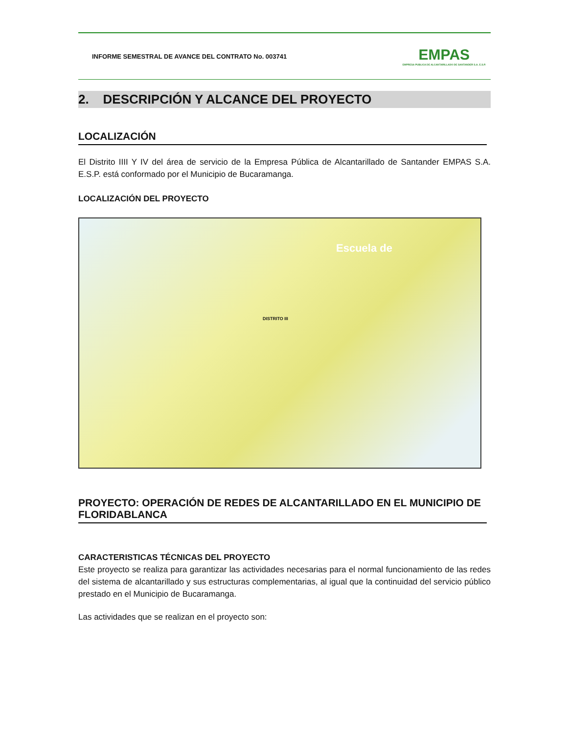INFORME SEMESTRAL DE AVANCE DEL CONTRATO No. 003741
EMPAS
EMPRESA PUBLICA DE ALCANTARILLADO DE SANTANDER S.A. E.S.P.
2. DESCRIPCIÓN Y ALCANCE DEL PROYECTO
LOCALIZACIÓN
El Distrito IIII Y IV del área de servicio de la Empresa Pública de Alcantarillado de Santander EMPAS S.A. E.S.P. está conformado por el Municipio de Bucaramanga.
LOCALIZACIÓN DEL PROYECTO
Escuela de
DISTRITO III
PROYECTO: OPERACIÓN DE REDES DE ALCANTARILLADO EN EL MUNICIPIO DE FLORIDABLANCA
CARACTERISTICAS TÉCNICAS DEL PROYECTO
Este proyecto se realiza para garantizar las actividades necesarias para el normal funcionamiento de las redes del sistema de alcantarillado y sus estructuras complementarias, al igual que la continuidad del servicio público prestado en el Municipio de Bucaramanga.
Las actividades que se realizan en el proyecto son: